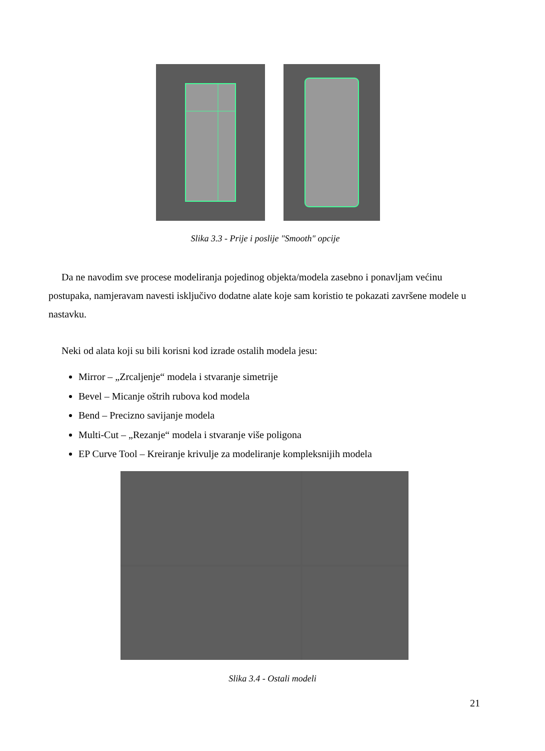Slika 3.3 - Prije i poslije "Smooth" opcije
Da ne navodim sve procese modeliranja pojedinog objekta/modela zasebno i ponavljam većinu postupaka, namjeravam navesti isključivo dodatne alate koje sam koristio te pokazati završene modele u nastavku.
Neki od alata koji su bili korisni kod izrade ostalih modela jesu:
Mirror – „Zrcaljenje“ modela i stvaranje simetrije
Bevel – Micanje oštrih rubova kod modela
Bend – Precizno savijanje modela
Multi-Cut – „Rezanje“ modela i stvaranje više poligona
EP Curve Tool – Kreiranje krivulje za modeliranje kompleksnijih modela
Slika 3.4 - Ostali modeli
21